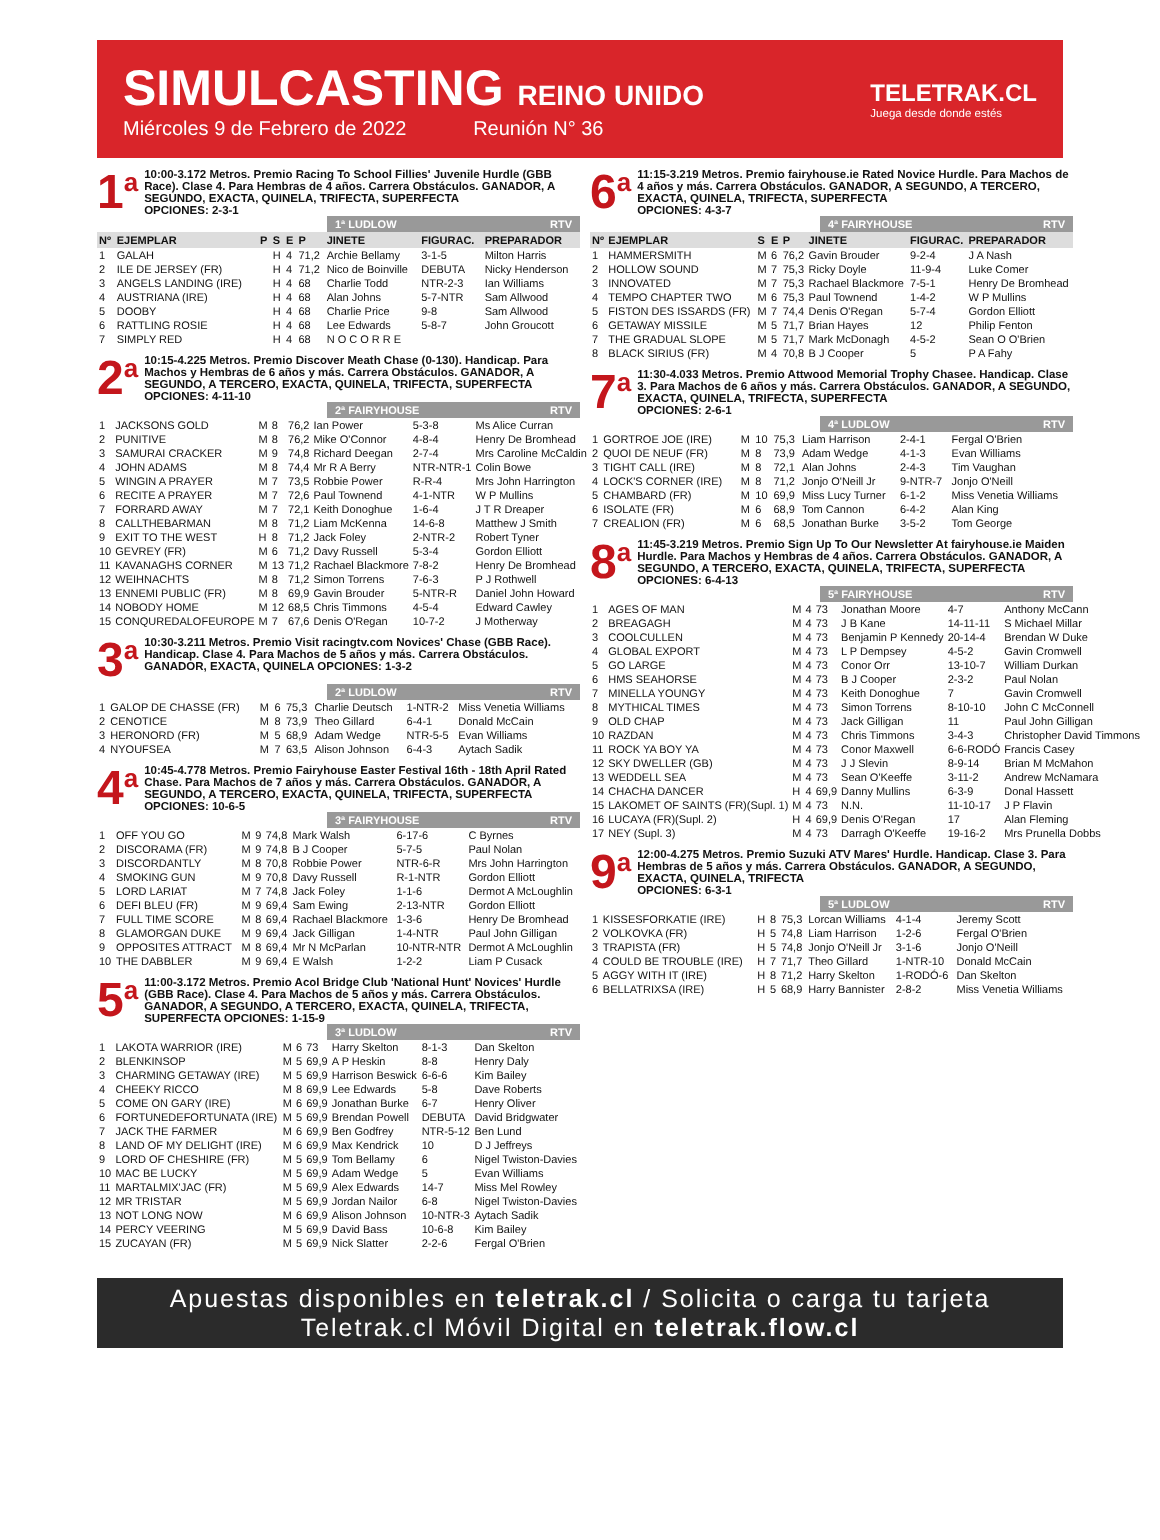SIMULCASTING REINO UNIDO
Miércoles 9 de Febrero de 2022 Reunión N° 36
TELETRAK.CL
Juega desde donde estés
1<sup>a</sup>
10:00-3.172 Metros. Premio Racing To School Fillies' Juvenile Hurdle (GBB Race). Clase 4. Para Hembras de 4 años. Carrera Obstáculos. GANADOR, A SEGUNDO, EXACTA, QUINELA, TRIFECTA, SUPERFECTA
OPCIONES: 2-3-1
1ª LUDLOW RTV
| Nº | EJEMPLAR | P | S | E | P | JINETE | FIGURAC. | PREPARADOR |
| --- | --- | --- | --- | --- | --- | --- | --- | --- |
| 1 | GALAH | | H | 4 | 71,2 | Archie Bellamy | 3-1-5 | Milton Harris |
| 2 | ILE DE JERSEY (FR) | | H | 4 | 71,2 | Nico de Boinville | DEBUTA | Nicky Henderson |
| 3 | ANGELS LANDING (IRE) | | H | 4 | 68 | Charlie Todd | NTR-2-3 | Ian Williams |
| 4 | AUSTRIANA (IRE) | | H | 4 | 68 | Alan Johns | 5-7-NTR | Sam Allwood |
| 5 | DOOBY | | H | 4 | 68 | Charlie Price | 9-8 | Sam Allwood |
| 6 | RATTLING ROSIE | | H | 4 | 68 | Lee Edwards | 5-8-7 | John Groucott |
| 7 | SIMPLY RED | | H | 4 | 68 | N O C O R R E | | |
2<sup>a</sup>
10:15-4.225 Metros. Premio Discover Meath Chase (0-130). Handicap. Para Machos y Hembras de 6 años y más. Carrera Obstáculos. GANADOR, A SEGUNDO, A TERCERO, EXACTA, QUINELA, TRIFECTA, SUPERFECTA
OPCIONES: 4-11-10
2ª FAIRYHOUSE RTV
| 1 | JACKSONS GOLD | M | 8 | 76,2 | Ian Power | 5-3-8 | Ms Alice Curran |
| 2 | PUNITIVE | M | 8 | 76,2 | Mike O'Connor | 4-8-4 | Henry De Bromhead |
| 3 | SAMURAI CRACKER | M | 9 | 74,8 | Richard Deegan | 2-7-4 | Mrs Caroline McCaldin |
| 4 | JOHN ADAMS | M | 8 | 74,4 | Mr R A Berry | NTR-NTR-1 | Colin Bowe |
| 5 | WINGIN A PRAYER | M | 7 | 73,5 | Robbie Power | R-R-4 | Mrs John Harrington |
| 6 | RECITE A PRAYER | M | 7 | 72,6 | Paul Townend | 4-1-NTR | W P Mullins |
| 7 | FORRARD AWAY | M | 7 | 72,1 | Keith Donoghue | 1-6-4 | J T R Dreaper |
| 8 | CALLTHEBARMAN | M | 8 | 71,2 | Liam McKenna | 14-6-8 | Matthew J Smith |
| 9 | EXIT TO THE WEST | H | 8 | 71,2 | Jack Foley | 2-NTR-2 | Robert Tyner |
| 10 | GEVREY (FR) | M | 6 | 71,2 | Davy Russell | 5-3-4 | Gordon Elliott |
| 11 | KAVANAGHS CORNER | M | 13 | 71,2 | Rachael Blackmore | 7-8-2 | Henry De Bromhead |
| 12 | WEIHNACHTS | M | 8 | 71,2 | Simon Torrens | 7-6-3 | P J Rothwell |
| 13 | ENNEMI PUBLIC (FR) | M | 8 | 69,9 | Gavin Brouder | 5-NTR-R | Daniel John Howard |
| 14 | NOBODY HOME | M | 12 | 68,5 | Chris Timmons | 4-5-4 | Edward Cawley |
| 15 | CONQUREDALOFEUROPE | M | 7 | 67,6 | Denis O'Regan | 10-7-2 | J Motherway |
3<sup>a</sup>
10:30-3.211 Metros. Premio Visit racingtv.com Novices' Chase (GBB Race). Handicap. Clase 4. Para Machos de 5 años y más. Carrera Obstáculos. GANADOR, EXACTA, QUINELA OPCIONES: 1-3-2
2ª LUDLOW RTV
| 1 | GALOP DE CHASSE (FR) | M | 6 | 75,3 | Charlie Deutsch | 1-NTR-2 | Miss Venetia Williams |
| 2 | CENOTICE | M | 8 | 73,9 | Theo Gillard | 6-4-1 | Donald McCain |
| 3 | HERONORD (FR) | M | 5 | 68,9 | Adam Wedge | NTR-5-5 | Evan Williams |
| 4 | NYOUFSEA | M | 7 | 63,5 | Alison Johnson | 6-4-3 | Aytach Sadik |
4<sup>a</sup>
10:45-4.778 Metros. Premio Fairyhouse Easter Festival 16th - 18th April Rated Chase. Para Machos de 7 años y más. Carrera Obstáculos. GANADOR, A SEGUNDO, A TERCERO, EXACTA, QUINELA, TRIFECTA, SUPERFECTA
OPCIONES: 10-6-5
3ª FAIRYHOUSE RTV
| 1 | OFF YOU GO | M | 9 | 74,8 | Mark Walsh | 6-17-6 | C Byrnes |
| 2 | DISCORAMA (FR) | M | 9 | 74,8 | B J Cooper | 5-7-5 | Paul Nolan |
| 3 | DISCORDANTLY | M | 8 | 70,8 | Robbie Power | NTR-6-R | Mrs John Harrington |
| 4 | SMOKING GUN | M | 9 | 70,8 | Davy Russell | R-1-NTR | Gordon Elliott |
| 5 | LORD LARIAT | M | 7 | 74,8 | Jack Foley | 1-1-6 | Dermot A McLoughlin |
| 6 | DEFI BLEU (FR) | M | 9 | 69,4 | Sam Ewing | 2-13-NTR | Gordon Elliott |
| 7 | FULL TIME SCORE | M | 8 | 69,4 | Rachael Blackmore | 1-3-6 | Henry De Bromhead |
| 8 | GLAMORGAN DUKE | M | 9 | 69,4 | Jack Gilligan | 1-4-NTR | Paul John Gilligan |
| 9 | OPPOSITES ATTRACT | M | 8 | 69,4 | Mr N McParlan | 10-NTR-NTR | Dermot A McLoughlin |
| 10 | THE DABBLER | M | 9 | 69,4 | E Walsh | 1-2-2 | Liam P Cusack |
5<sup>a</sup>
11:00-3.172 Metros. Premio Acol Bridge Club 'National Hunt' Novices' Hurdle (GBB Race). Clase 4. Para Machos de 5 años y más. Carrera Obstáculos. GANADOR, A SEGUNDO, A TERCERO, EXACTA, QUINELA, TRIFECTA, SUPERFECTA OPCIONES: 1-15-9
3ª LUDLOW RTV
| 1 | LAKOTA WARRIOR (IRE) | M | 6 | 73 | Harry Skelton | 8-1-3 | Dan Skelton |
| 2 | BLENKINSOP | M | 5 | 69,9 | A P Heskin | 8-8 | Henry Daly |
| 3 | CHARMING GETAWAY (IRE) | M | 5 | 69,9 | Harrison Beswick | 6-6-6 | Kim Bailey |
| 4 | CHEEKY RICCO | M | 8 | 69,9 | Lee Edwards | 5-8 | Dave Roberts |
| 5 | COME ON GARY (IRE) | M | 6 | 69,9 | Jonathan Burke | 6-7 | Henry Oliver |
| 6 | FORTUNEDEFORTUNATA (IRE) | M | 5 | 69,9 | Brendan Powell | DEBUTA | David Bridgwater |
| 7 | JACK THE FARMER | M | 6 | 69,9 | Ben Godfrey | NTR-5-12 | Ben Lund |
| 8 | LAND OF MY DELIGHT (IRE) | M | 6 | 69,9 | Max Kendrick | 10 | D J Jeffreys |
| 9 | LORD OF CHESHIRE (FR) | M | 5 | 69,9 | Tom Bellamy | 6 | Nigel Twiston-Davies |
| 10 | MAC BE LUCKY | M | 5 | 69,9 | Adam Wedge | 5 | Evan Williams |
| 11 | MARTALMIX'JAC (FR) | M | 5 | 69,9 | Alex Edwards | 14-7 | Miss Mel Rowley |
| 12 | MR TRISTAR | M | 5 | 69,9 | Jordan Nailor | 6-8 | Nigel Twiston-Davies |
| 13 | NOT LONG NOW | M | 6 | 69,9 | Alison Johnson | 10-NTR-3 | Aytach Sadik |
| 14 | PERCY VEERING | M | 5 | 69,9 | David Bass | 10-6-8 | Kim Bailey |
| 15 | ZUCAYAN (FR) | M | 5 | 69,9 | Nick Slatter | 2-2-6 | Fergal O'Brien |
6<sup>a</sup>
11:15-3.219 Metros. Premio fairyhouse.ie Rated Novice Hurdle. Para Machos de 4 años y más. Carrera Obstáculos. GANADOR, A SEGUNDO, A TERCERO, EXACTA, QUINELA, TRIFECTA, SUPERFECTA
OPCIONES: 4-3-7
4ª FAIRYHOUSE RTV
| Nº | EJEMPLAR | S | E | P | JINETE | FIGURAC. | PREPARADOR |
| --- | --- | --- | --- | --- | --- | --- | --- |
| 1 | HAMMERSMITH | M | 6 | 76,2 | Gavin Brouder | 9-2-4 | J A Nash |
| 2 | HOLLOW SOUND | M | 7 | 75,3 | Ricky Doyle | 11-9-4 | Luke Comer |
| 3 | INNOVATED | M | 7 | 75,3 | Rachael Blackmore | 7-5-1 | Henry De Bromhead |
| 4 | TEMPO CHAPTER TWO | M | 6 | 75,3 | Paul Townend | 1-4-2 | W P Mullins |
| 5 | FISTON DES ISSARDS (FR) | M | 7 | 74,4 | Denis O'Regan | 5-7-4 | Gordon Elliott |
| 6 | GETAWAY MISSILE | M | 5 | 71,7 | Brian Hayes | 12 | Philip Fenton |
| 7 | THE GRADUAL SLOPE | M | 5 | 71,7 | Mark McDonagh | 4-5-2 | Sean O O'Brien |
| 8 | BLACK SIRIUS (FR) | M | 4 | 70,8 | B J Cooper | 5 | P A Fahy |
7<sup>a</sup>
11:30-4.033 Metros. Premio Attwood Memorial Trophy Chasee. Handicap. Clase 3. Para Machos de 6 años y más. Carrera Obstáculos. GANADOR, A SEGUNDO, EXACTA, QUINELA, TRIFECTA, SUPERFECTA
OPCIONES: 2-6-1
4ª LUDLOW RTV
| 1 | GORTROE JOE (IRE) | M | 10 | 75,3 | Liam Harrison | 2-4-1 | Fergal O'Brien |
| 2 | QUOI DE NEUF (FR) | M | 8 | 73,9 | Adam Wedge | 4-1-3 | Evan Williams |
| 3 | TIGHT CALL (IRE) | M | 8 | 72,1 | Alan Johns | 2-4-3 | Tim Vaughan |
| 4 | LOCK'S CORNER (IRE) | M | 8 | 71,2 | Jonjo O'Neill Jr | 9-NTR-7 | Jonjo O'Neill |
| 5 | CHAMBARD (FR) | M | 10 | 69,9 | Miss Lucy Turner | 6-1-2 | Miss Venetia Williams |
| 6 | ISOLATE (FR) | M | 6 | 68,9 | Tom Cannon | 6-4-2 | Alan King |
| 7 | CREALION (FR) | M | 6 | 68,5 | Jonathan Burke | 3-5-2 | Tom George |
8<sup>a</sup>
11:45-3.219 Metros. Premio Sign Up To Our Newsletter At fairyhouse.ie Maiden Hurdle. Para Machos y Hembras de 4 años. Carrera Obstáculos. GANADOR, A SEGUNDO, A TERCERO, EXACTA, QUINELA, TRIFECTA, SUPERFECTA OPCIONES: 6-4-13
5ª FAIRYHOUSE RTV
| 1 | AGES OF MAN | M | 4 | 73 | Jonathan Moore | 4-7 | Anthony McCann |
| 2 | BREAGAGH | M | 4 | 73 | J B Kane | 14-11-11 | S Michael Millar |
| 3 | COOLCULLEN | M | 4 | 73 | Benjamin P Kennedy | 20-14-4 | Brendan W Duke |
| 4 | GLOBAL EXPORT | M | 4 | 73 | L P Dempsey | 4-5-2 | Gavin Cromwell |
| 5 | GO LARGE | M | 4 | 73 | Conor Orr | 13-10-7 | William Durkan |
| 6 | HMS SEAHORSE | M | 4 | 73 | B J Cooper | 2-3-2 | Paul Nolan |
| 7 | MINELLA YOUNGY | M | 4 | 73 | Keith Donoghue | 7 | Gavin Cromwell |
| 8 | MYTHICAL TIMES | M | 4 | 73 | Simon Torrens | 8-10-10 | John C McConnell |
| 9 | OLD CHAP | M | 4 | 73 | Jack Gilligan | 11 | Paul John Gilligan |
| 10 | RAZDAN | M | 4 | 73 | Chris Timmons | 3-4-3 | Christopher David Timmons |
| 11 | ROCK YA BOY YA | M | 4 | 73 | Conor Maxwell | 6-6-RODÓ | Francis Casey |
| 12 | SKY DWELLER (GB) | M | 4 | 73 | J J Slevin | 8-9-14 | Brian M McMahon |
| 13 | WEDDELL SEA | M | 4 | 73 | Sean O'Keeffe | 3-11-2 | Andrew McNamara |
| 14 | CHACHA DANCER | H | 4 | 69,9 | Danny Mullins | 6-3-9 | Donal Hassett |
| 15 | LAKOMET OF SAINTS (FR)(Supl. 1) | M | 4 | 73 | N.N. | 11-10-17 | J P Flavin |
| 16 | LUCAYA (FR)(Supl. 2) | H | 4 | 69,9 | Denis O'Regan | 17 | Alan Fleming |
| 17 | NEY (Supl. 3) | M | 4 | 73 | Darragh O'Keeffe | 19-16-2 | Mrs Prunella Dobbs |
9<sup>a</sup>
12:00-4.275 Metros. Premio Suzuki ATV Mares' Hurdle. Handicap. Clase 3. Para Hembras de 5 años y más. Carrera Obstáculos. GANADOR, A SEGUNDO, EXACTA, QUINELA, TRIFECTA
OPCIONES: 6-3-1
5ª LUDLOW RTV
| 1 | KISSESFORKATIE (IRE) | H | 8 | 75,3 | Lorcan Williams | 4-1-4 | Jeremy Scott |
| 2 | VOLKOVKA (FR) | H | 5 | 74,8 | Liam Harrison | 1-2-6 | Fergal O'Brien |
| 3 | TRAPISTA (FR) | H | 5 | 74,8 | Jonjo O'Neill Jr | 3-1-6 | Jonjo O'Neill |
| 4 | COULD BE TROUBLE (IRE) | H | 7 | 71,7 | Theo Gillard | 1-NTR-10 | Donald McCain |
| 5 | AGGY WITH IT (IRE) | H | 8 | 71,2 | Harry Skelton | 1-RODÓ-6 | Dan Skelton |
| 6 | BELLATRIXSA (IRE) | H | 5 | 68,9 | Harry Bannister | 2-8-2 | Miss Venetia Williams |
Apuestas disponibles en teletrak.cl / Solicita o carga tu tarjeta Teletrak.cl Móvil Digital en teletrak.flow.cl